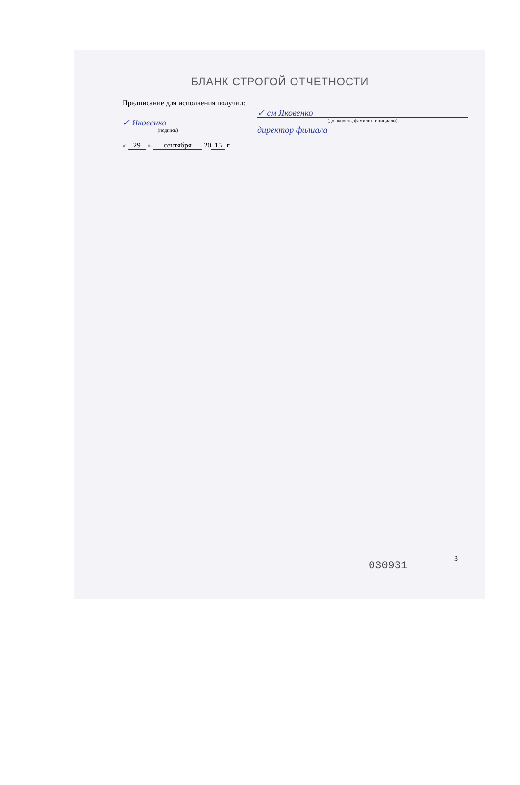БЛАНК СТРОГОЙ ОТЧЕТНОСТИ
Предписание для исполнения получил:
✓ Яковенко
(подпись)
✓ см Яковенко
(должность, фамилия, инициалы)
директор филиала
« 29 » сентября 20 15 г.
030931
3